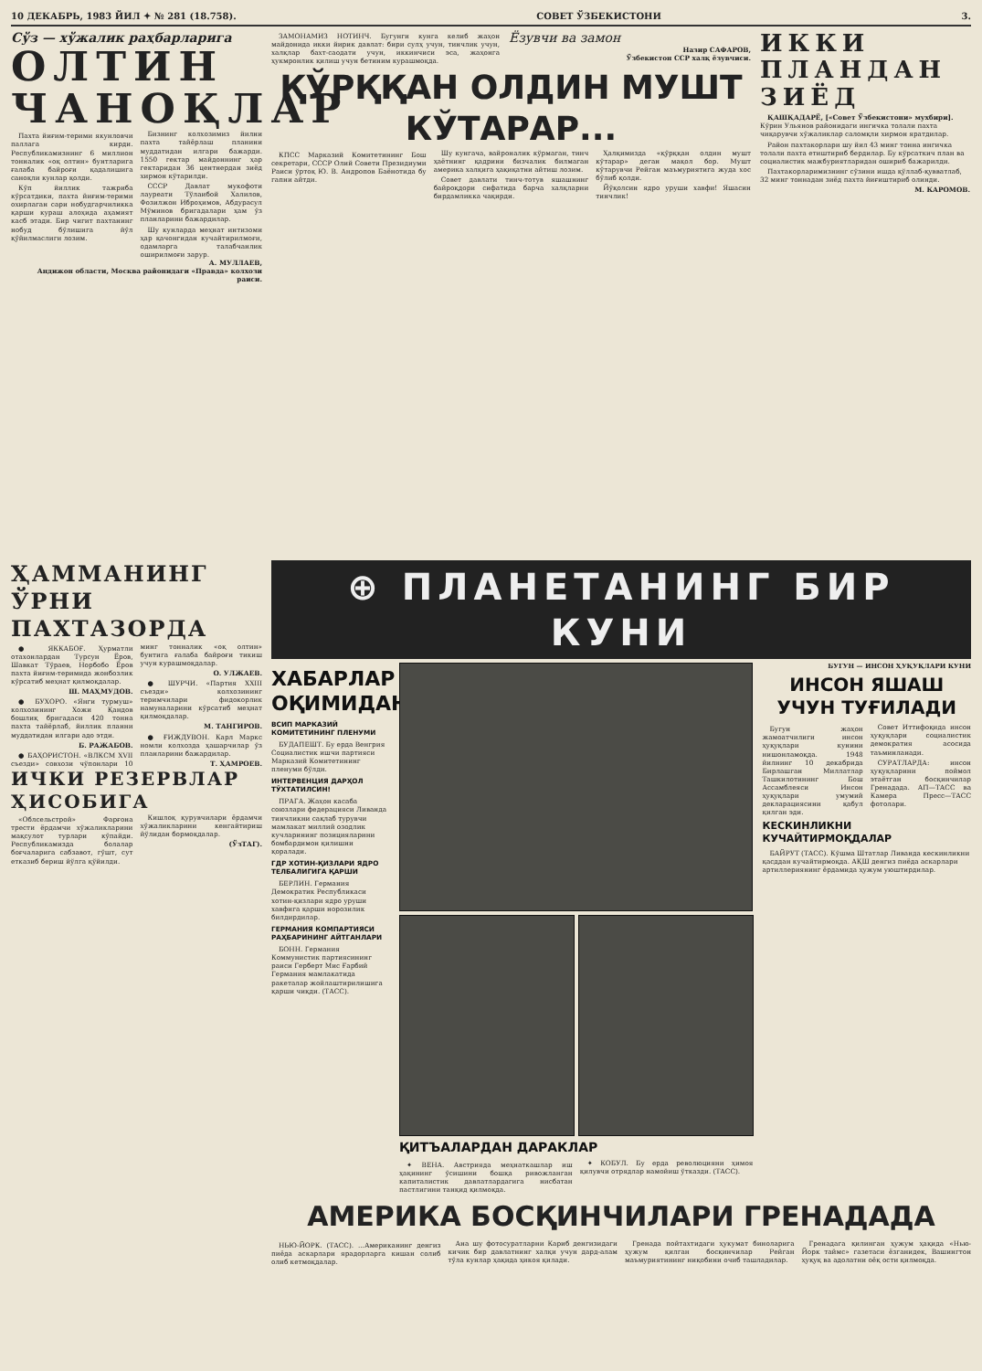10 ДЕКАБРЬ, 1983 ЙИЛ ✦ № 281 (18.758). СОВЕТ ЎЗБЕКИСТОНИ 3.
Сўз — хўжалик раҳбарларига
ОЛТИН ЧАНОҚЛАР
Пахта йиғим-терими якунловчи паллага кирди. Республикамизнинг 6 миллион тонналик «оқ олтин» бунтларига ғалаба байроғи қадалишига саноқли кунлар қолди.
Кўп йиллик тажриба кўрсатдики, пахта йиғим-терими охирлаган сари нобудгарчиликка қарши кураш алоҳида аҳамият касб этади. Бир чигит пахтанинг нобуд бўлишига йўл қўйилмаслиги лозим.
Бизнинг колхозимиз йилни пахта тайёрлаш планини муддатидан илгари бажарди. 1550 гектар майдоннинг ҳар гектаридан 36 центнердан зиёд хирмон кўтарилди.
СССР Давлат мукофоти лауреати Тўлаибой Халилов, Фозилжон Иброҳимов, Абдурасул Мўминов бригадалари ҳам ўз планларини бажардилар.
Шу кунларда меҳнат интизоми ҳар қачонгидан кучайтирилмоғи, одамларга талабчанлик оширилмоғи зарур.
А. МУЛЛАЕВ,
Андижон области, Москва районидаги «Правда» колхози раиси.
ЗАМОНАМИЗ НОТИНЧ. Бугунги кунга келиб жаҳон майдонида икки йирик давлат: бири сулҳ учун, тинчлик учун, халқлар бахт-саодати учун, иккинчиси эса, жаҳонга ҳукмронлик қилиш учун бетиним курашмоқда.
Ёзувчи ва замон
Назир САФАРОВ,
Ўзбекистон ССР халқ ёзувчиси.
ҚЎРҚҚАН ОЛДИН МУШТ КЎТАРАР...
КПСС Марказий Комитетининг Бош секретари, СССР Олий Совети Президиуми Раиси ўртоқ Ю. В. Андропов Баёнотида бу гапни айтди.
Шу кунгача, вайроналик кўрмаган, тинч ҳаётнинг қадрини бизчалик билмаган америка халқига ҳақиқатни айтиш лозим.
Совет давлати тинч-тотув яшашнинг байроқдори сифатида барча халқларни бирдамликка чақирди.
Ҳалқимизда «қўрққан олдин мушт кўтарар» деган мақол бор. Мушт кўтарувчи Рейган маъмуриятига жуда хос бўлиб қолди.
Йўқолсин ядро уруши хавфи! Яшасин тинчлик!
ИККИ ПЛАНДАН ЗИЁД
ҚАШҚАДАРЁ, [«Совет Ўзбекистони» мухбири]. Кўрин Ульянов районидаги ингичка толали пахта чиқарувчи хўжаликлар саломқли хирмон яратдилар.
Район пахтакорлари шу йил 43 минг тонна ингичка толали пахта етиштириб бердилар. Бу кўрсаткич план ва социалистик мажбуриятларидан ошириб бажарилди.
Пахтакорларимизнинг сўзини ишда қўллаб-қувватлаб, 32 минг тоннадан зиёд пахта йиғиштириб олинди.
М. КАРОМОВ.
ҲАММАНИНГ ЎРНИ ПАХТАЗОРДА
● ЯККАБОҒ. Ҳурматли отахонлардан Турсун Ёров, Шавкат Тўраев, Норбобо Ёров пахта йиғим-теримида жонбозлик кўрсатиб меҳнат қилмоқдалар.
Ш. МАҲМУДОВ.
● БУХОРО. «Янги турмуш» колхозининг Хожи Қандов бошлиқ бригадаси 420 тонна пахта тайёрлаб, йиллик планни муддатидан илгари адо этди.
Б. РАЖАБОВ.
● БАҲОРИСТОН. «ВЛКСМ XVII съезди» совхози чўпонлари 10 минг тонналик «оқ олтин» бунтига ғалаба байроғи тикиш учун курашмоқдалар.
О. УЛЖАЕВ.
● ШУРЧИ. «Партия XXIII съезди» колхозининг теримчилари фидокорлик намуналарини кўрсатиб меҳнат қилмоқдалар.
М. ТАНГИРОВ.
● ҒИЖДУВОН. Карл Маркс номли колхозда ҳашарчилар ўз планларини бажардилар.
Т. ҲАМРОЕВ.
ИЧКИ РЕЗЕРВЛАР ҲИСОБИГА
«Облсельстрой» Фарғона трести ёрдамчи хўжаликларини мақсулот турлари кўпайди. Республикамизда болалар боғчаларига сабзавот, гўшт, сут етказиб бериш йўлга қўйилди.
Кишлоқ қурувчилари ёрдамчи хўжаликларини кенгайтириш йўлидан бормоқдалар.
(ЎзТАГ).
⊕ ПЛАНЕТАНИНГ БИР КУНИ
ХАБАРЛАР ОҚИМИДАН
ВСИП МАРКАЗИЙ КОМИТЕТИНИНГ ПЛЕНУМИ
БУДАПЕШТ. Бу ерда Венгрия Социалистик ишчи партияси Марказий Комитетининг пленуми бўлди.
ИНТЕРВЕНЦИЯ ДАРҲОЛ ТЎХТАТИЛСИН!
ПРАГА. Жаҳон касаба союзлари федерацияси Ливанда тинчликни сақлаб турувчи мамлакат миллий озодлик кучларининг позицияларини бомбардимон қилишни қоралади.
ГДР ХОТИН-ҚИЗЛАРИ ЯДРО ТЕЛБАЛИГИГА ҚАРШИ
БЕРЛИН. Германия Демократик Республикаси хотин-қизлари ядро уруши хавфига қарши норозилик билдирдилар.
ГЕРМАНИЯ КОМПАРТИЯСИ РАҲБАРИНИНГ АЙТГАНЛАРИ
БОНН. Германия Коммунистик партиясининг раиси Герберт Мис Ғарбий Германия мамлакатида ракеталар жойлаштирилишига қарши чиқди. (ТАСС).
ҚИТЪАЛАРДАН ДАРАКЛАР
✦ ВЕНА. Австрияда меҳнаткашлар иш ҳақининг ўсишини бошқа ривожланган капиталистик давлатлардагига нисбатан пастлигини танқид қилмоқда.
✦ КОБУЛ. Бу ерда революцияни ҳимоя қилувчи отрядлар намойиш ўтказди. (ТАСС).
БУГУН — ИНСОН ҲУҚУҚЛАРИ КУНИ
ИНСОН ЯШАШ УЧУН ТУҒИЛАДИ
Бугун жаҳон жамоатчилиги инсон ҳуқуқлари кунини нишонламоқда. 1948 йилнинг 10 декабрида Бирлашган Миллатлар Ташкилотининг Бош Ассамблеяси Инсон ҳуқуқлари умумий декларациясини қабул қилган эди.
Совет Иттифоқида инсон ҳуқуқлари социалистик демократия асосида таъминланади.
СУРАТЛАРДА: инсон ҳуқуқларини поймол этаётган босқинчилар Гренадада. АП—ТАСС ва Камера Пресс—ТАСС фотолари.
КЕСКИНЛИКНИ КУЧАЙТИРМОҚДАЛАР
БАЙРУТ (ТАСС). Кўшма Штатлар Ливанда кескинликни қасддан кучайтирмоқда. АҚШ денгиз пиёда аскарлари артиллериянинг ёрдамида ҳужум уюштирдилар.
АМЕРИКА БОСҚИНЧИЛАРИ ГРЕНАДАДА
НЬЮ-ЙОРК. (ТАСС). ...Американинг денгиз пиёда аскарлари ярадорларга кишан солиб олиб кетмоқдалар.
Ана шу фотосуратларни Кариб денгизидаги кичик бир давлатнинг халқи учун дард-алам тўла кунлар ҳақида ҳикоя қилади.
Гренада пойтахтидаги ҳукумат биноларига ҳужум қилган босқинчилар Рейган маъмуриятининг ниқобини очиб ташладилар.
Гренадага қилинган ҳужум ҳақида «Нью-Йорк таймс» газетаси ёзганидек, Вашингтон ҳуқуқ ва адолатни оёқ ости қилмоқда.